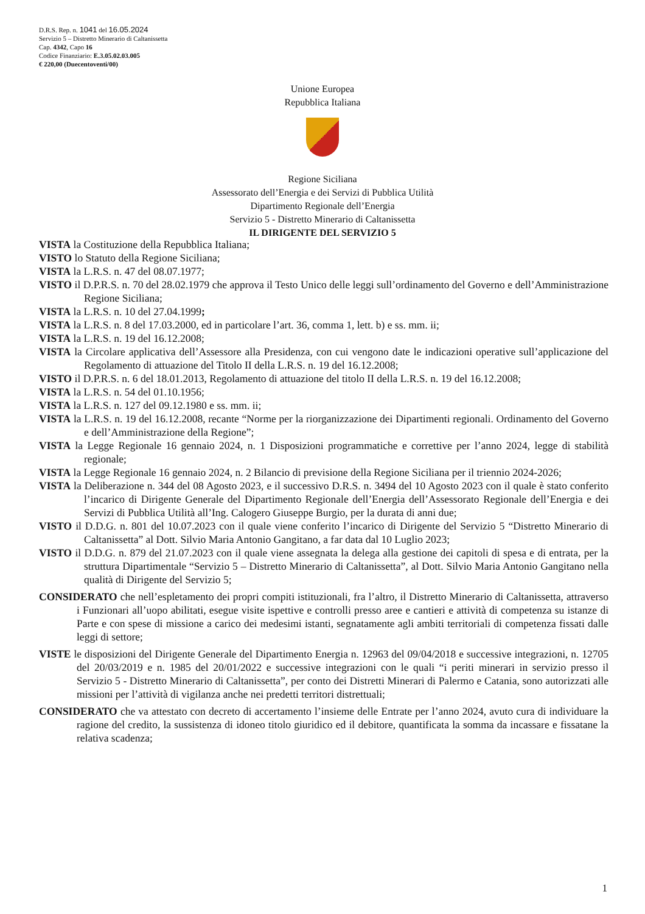D.R.S. Rep. n. 1041 del 16.05.2024
Servizio 5 – Distretto Minerario di Caltanissetta
Cap. 4342, Capo 16
Codice Finanziario: E.3.05.02.03.005
€ 220,00 (Duecentoventi/00)
Unione Europea
Repubblica Italiana
Regione Siciliana
Assessorato dell’Energia e dei Servizi di Pubblica Utilità
Dipartimento Regionale dell’Energia
Servizio 5 - Distretto Minerario di Caltanissetta
IL DIRIGENTE DEL SERVIZIO 5
VISTA la Costituzione della Repubblica Italiana;
VISTO lo Statuto della Regione Siciliana;
VISTA la L.R.S. n. 47 del 08.07.1977;
VISTO il D.P.R.S. n. 70 del 28.02.1979 che approva il Testo Unico delle leggi sull’ordinamento del Governo e dell’Amministrazione Regione Siciliana;
VISTA la L.R.S. n. 10 del 27.04.1999;
VISTA la L.R.S. n. 8 del 17.03.2000, ed in particolare l’art. 36, comma 1, lett. b) e ss. mm. ii;
VISTA la L.R.S. n. 19 del 16.12.2008;
VISTA la Circolare applicativa dell’Assessore alla Presidenza, con cui vengono date le indicazioni operative sull’applicazione del Regolamento di attuazione del Titolo II della L.R.S. n. 19 del 16.12.2008;
VISTO il D.P.R.S. n. 6 del 18.01.2013, Regolamento di attuazione del titolo II della L.R.S. n. 19 del 16.12.2008;
VISTA la L.R.S. n. 54 del 01.10.1956;
VISTA la L.R.S. n. 127 del 09.12.1980 e ss. mm. ii;
VISTA la L.R.S. n. 19 del 16.12.2008, recante “Norme per la riorganizzazione dei Dipartimenti regionali. Ordinamento del Governo e dell’Amministrazione della Regione”;
VISTA la Legge Regionale 16 gennaio 2024, n. 1 Disposizioni programmatiche e correttive per l’anno 2024, legge di stabilità regionale;
VISTA la Legge Regionale 16 gennaio 2024, n. 2 Bilancio di previsione della Regione Siciliana per il triennio 2024-2026;
VISTA la Deliberazione n. 344 del 08 Agosto 2023, e il successivo D.R.S. n. 3494 del 10 Agosto 2023 con il quale è stato conferito l’incarico di Dirigente Generale del Dipartimento Regionale dell’Energia dell’Assessorato Regionale dell’Energia e dei Servizi di Pubblica Utilità all’Ing. Calogero Giuseppe Burgio, per la durata di anni due;
VISTO il D.D.G. n. 801 del 10.07.2023 con il quale viene conferito l’incarico di Dirigente del Servizio 5 “Distretto Minerario di Caltanissetta” al Dott. Silvio Maria Antonio Gangitano, a far data dal 10 Luglio 2023;
VISTO il D.D.G. n. 879 del 21.07.2023 con il quale viene assegnata la delega alla gestione dei capitoli di spesa e di entrata, per la struttura Dipartimentale “Servizio 5 – Distretto Minerario di Caltanissetta”, al Dott. Silvio Maria Antonio Gangitano nella qualità di Dirigente del Servizio 5;
CONSIDERATO che nell’espletamento dei propri compiti istituzionali, fra l’altro, il Distretto Minerario di Caltanissetta, attraverso i Funzionari all’uopo abilitati, esegue visite ispettive e controlli presso aree e cantieri e attività di competenza su istanze di Parte e con spese di missione a carico dei medesimi istanti, segnatamente agli ambiti territoriali di competenza fissati dalle leggi di settore;
VISTE le disposizioni del Dirigente Generale del Dipartimento Energia n. 12963 del 09/04/2018 e successive integrazioni, n. 12705 del 20/03/2019 e n. 1985 del 20/01/2022 e successive integrazioni con le quali “i periti minerari in servizio presso il Servizio 5 - Distretto Minerario di Caltanissetta”, per conto dei Distretti Minerari di Palermo e Catania, sono autorizzati alle missioni per l’attività di vigilanza anche nei predetti territori distrettuali;
CONSIDERATO che va attestato con decreto di accertamento l’insieme delle Entrate per l’anno 2024, avuto cura di individuare la ragione del credito, la sussistenza di idoneo titolo giuridico ed il debitore, quantificata la somma da incassare e fissatane la relativa scadenza;
1